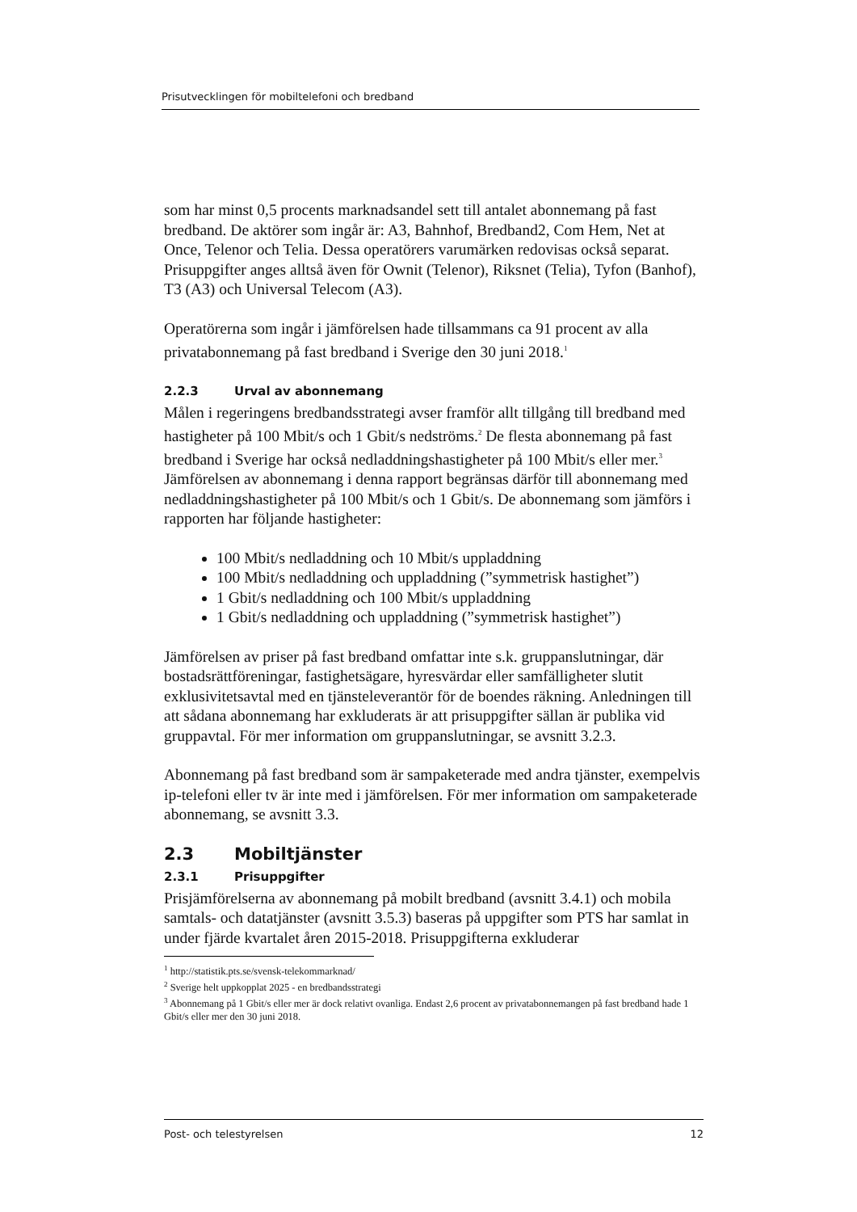Prisutvecklingen för mobiltelefoni och bredband
som har minst 0,5 procents marknadsandel sett till antalet abonnemang på fast bredband. De aktörer som ingår är: A3, Bahnhof, Bredband2, Com Hem, Net at Once, Telenor och Telia. Dessa operatörers varumärken redovisas också separat. Prisuppgifter anges alltså även för Ownit (Telenor), Riksnet (Telia), Tyfon (Banhof), T3 (A3) och Universal Telecom (A3).
Operatörerna som ingår i jämförelsen hade tillsammans ca 91 procent av alla privatabonnemang på fast bredband i Sverige den 30 juni 2018.<sup>1</sup>
2.2.3 Urval av abonnemang
Målen i regeringens bredbandsstrategi avser framför allt tillgång till bredband med hastigheter på 100 Mbit/s och 1 Gbit/s nedströms.<sup>2</sup> De flesta abonnemang på fast bredband i Sverige har också nedladdningshastigheter på 100 Mbit/s eller mer.<sup>3</sup> Jämförelsen av abonnemang i denna rapport begränsas därför till abonnemang med nedladdningshastigheter på 100 Mbit/s och 1 Gbit/s. De abonnemang som jämförs i rapporten har följande hastigheter:
100 Mbit/s nedladdning och 10 Mbit/s uppladdning
100 Mbit/s nedladdning och uppladdning (”symmetrisk hastighet”)
1 Gbit/s nedladdning och 100 Mbit/s uppladdning
1 Gbit/s nedladdning och uppladdning (”symmetrisk hastighet”)
Jämförelsen av priser på fast bredband omfattar inte s.k. gruppanslutningar, där bostadsrättföreningar, fastighetsägare, hyresvärdar eller samfälligheter slutit exklusivitetsavtal med en tjänsteleverantör för de boendes räkning. Anledningen till att sådana abonnemang har exkluderats är att prisuppgifter sällan är publika vid gruppavtal. För mer information om gruppanslutningar, se avsnitt 3.2.3.
Abonnemang på fast bredband som är sampaketerade med andra tjänster, exempelvis ip-telefoni eller tv är inte med i jämförelsen. För mer information om sampaketerade abonnemang, se avsnitt 3.3.
2.3 Mobiltjänster
2.3.1 Prisuppgifter
Prisjämförelserna av abonnemang på mobilt bredband (avsnitt 3.4.1) och mobila samtals- och datatjänster (avsnitt 3.5.3) baseras på uppgifter som PTS har samlat in under fjärde kvartalet åren 2015-2018. Prisuppgifterna exkluderar
<sup>1</sup> http://statistik.pts.se/svensk-telekommarknad/
<sup>2</sup> Sverige helt uppkopplat 2025 - en bredbandsstrategi
<sup>3</sup> Abonnemang på 1 Gbit/s eller mer är dock relativt ovanliga. Endast 2,6 procent av privatabonnemangen på fast bredband hade 1 Gbit/s eller mer den 30 juni 2018.
Post- och telestyrelsen 12